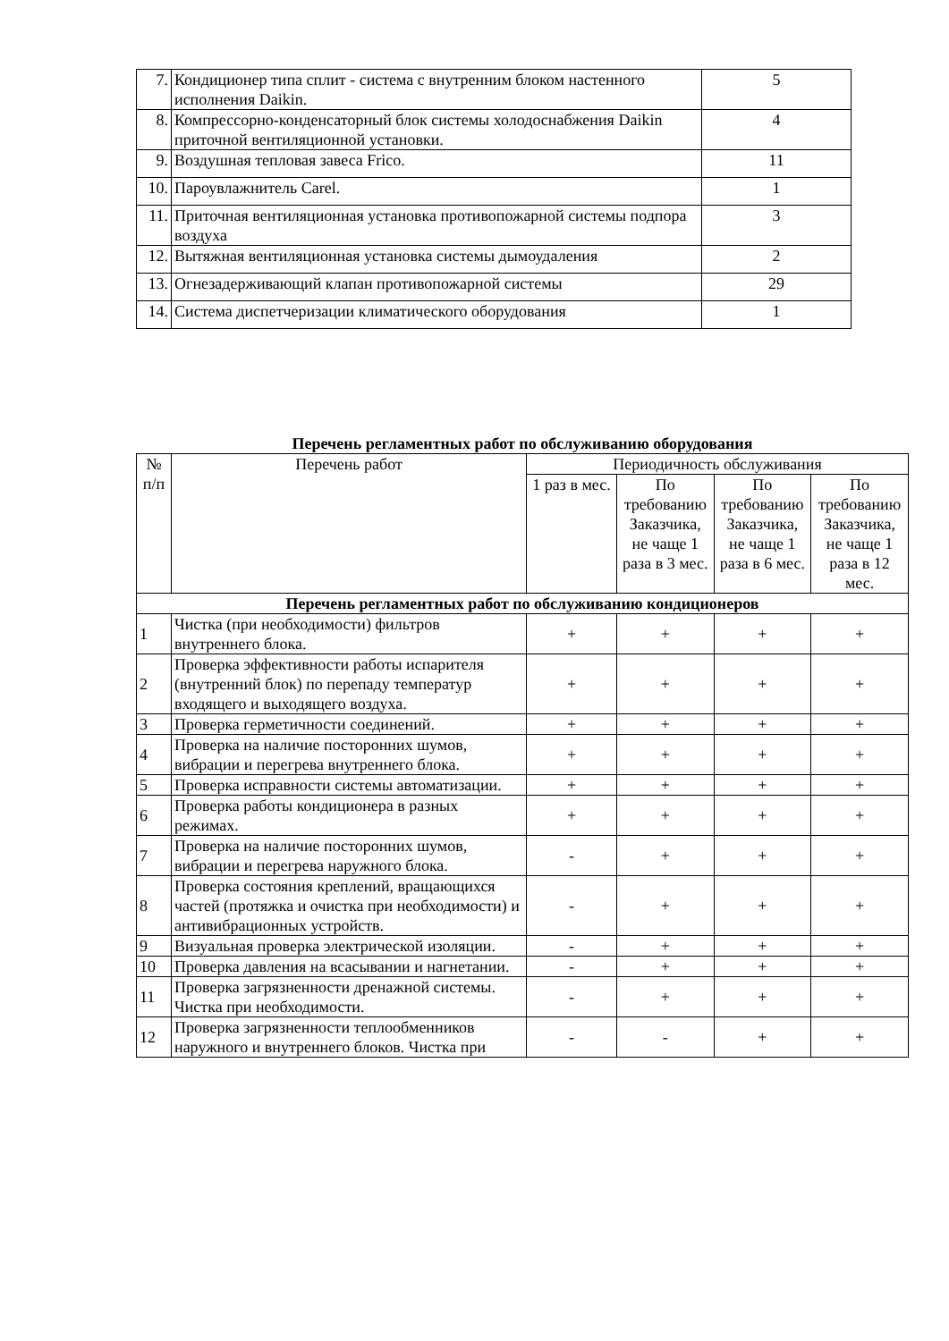| 7. | Кондиционер типа сплит - система с внутренним блоком настенного исполнения Daikin. | 5 |
| 8. | Компрессорно-конденсаторный блок системы холодоснабжения Daikin приточной вентиляционной установки. | 4 |
| 9. | Воздушная тепловая завеса Frico. | 11 |
| 10. | Пароувлажнитель Carel. | 1 |
| 11. | Приточная вентиляционная установка противопожарной системы подпора воздуха | 3 |
| 12. | Вытяжная вентиляционная установка системы дымоудаления | 2 |
| 13. | Огнезадерживающий клапан противопожарной системы | 29 |
| 14. | Система диспетчеризации климатического оборудования | 1 |
Перечень регламентных работ по обслуживанию оборудования
| № п/п | Перечень работ | Периодичность обслуживания | | | |
| --- | --- | --- | --- | --- | --- |
| | | 1 раз в мес. | По требованию Заказчика, не чаще 1 раза в 3 мес. | По требованию Заказчика, не чаще 1 раза в 6 мес. | По требованию Заказчика, не чаще 1 раза в 12 мес. |
| Перечень регламентных работ по обслуживанию кондиционеров | | | | | |
| 1 | Чистка (при необходимости) фильтров внутреннего блока. | + | + | + | + |
| 2 | Проверка эффективности работы испарителя (внутренний блок) по перепаду температур входящего и выходящего воздуха. | + | + | + | + |
| 3 | Проверка герметичности соединений. | + | + | + | + |
| 4 | Проверка на наличие посторонних шумов, вибрации и перегрева внутреннего блока. | + | + | + | + |
| 5 | Проверка исправности системы автоматизации. | + | + | + | + |
| 6 | Проверка работы кондиционера в разных режимах. | + | + | + | + |
| 7 | Проверка на наличие посторонних шумов, вибрации и перегрева наружного блока. | - | + | + | + |
| 8 | Проверка состояния креплений, вращающихся частей (протяжка и очистка при необходимости) и антивибрационных устройств. | - | + | + | + |
| 9 | Визуальная проверка электрической изоляции. | - | + | + | + |
| 10 | Проверка давления на всасывании и нагнетании. | - | + | + | + |
| 11 | Проверка загрязненности дренажной системы. Чистка при необходимости. | - | + | + | + |
| 12 | Проверка загрязненности теплообменников наружного и внутреннего блоков. Чистка при | - | - | + | + |